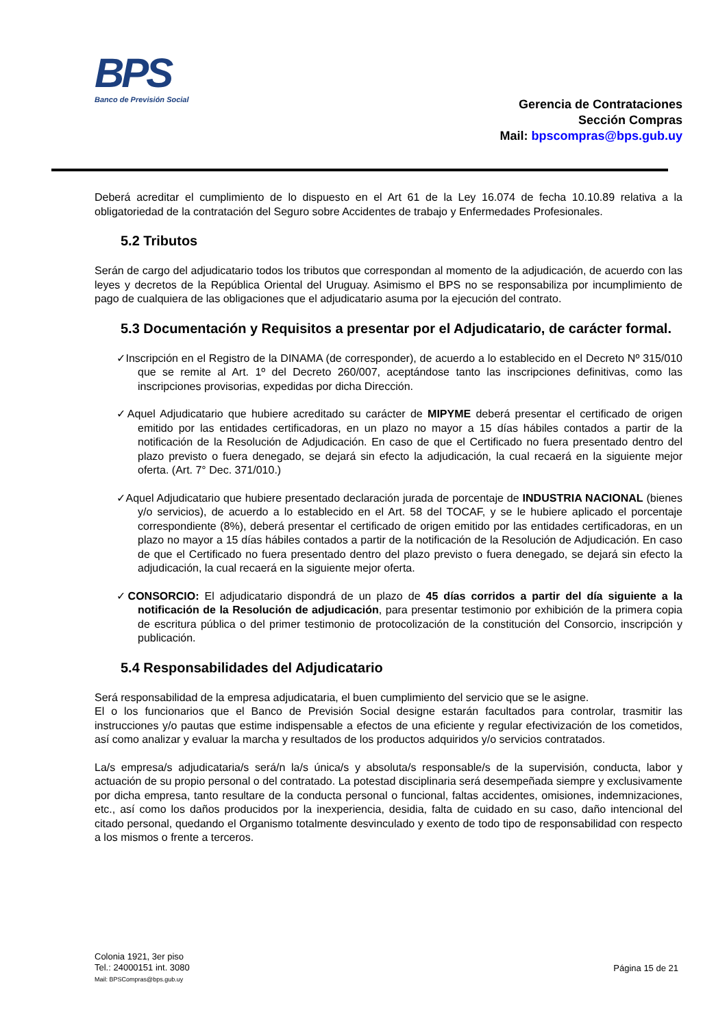BPS
Banco de Previsión Social
Gerencia de Contrataciones
Sección Compras
Mail: bpscompras@bps.gub.uy
Deberá acreditar el cumplimiento de lo dispuesto en el Art 61 de la Ley 16.074 de fecha 10.10.89 relativa a la obligatoriedad de la contratación del Seguro sobre Accidentes de trabajo y Enfermedades Profesionales.
5.2 Tributos
Serán de cargo del adjudicatario todos los tributos que correspondan al momento de la adjudicación, de acuerdo con las leyes y decretos de la República Oriental del Uruguay. Asimismo el BPS no se responsabiliza por incumplimiento de pago de cualquiera de las obligaciones que el adjudicatario asuma por la ejecución del contrato.
5.3 Documentación y Requisitos a presentar por el Adjudicatario, de carácter formal.
✓Inscripción en el Registro de la DINAMA (de corresponder), de acuerdo a lo establecido en el Decreto Nº 315/010 que se remite al Art. 1º del Decreto 260/007, aceptándose tanto las inscripciones definitivas, como las inscripciones provisorias, expedidas por dicha Dirección.
✓Aquel Adjudicatario que hubiere acreditado su carácter de MIPYME deberá presentar el certificado de origen emitido por las entidades certificadoras, en un plazo no mayor a 15 días hábiles contados a partir de la notificación de la Resolución de Adjudicación. En caso de que el Certificado no fuera presentado dentro del plazo previsto o fuera denegado, se dejará sin efecto la adjudicación, la cual recaerá en la siguiente mejor oferta. (Art. 7° Dec. 371/010.)
✓Aquel Adjudicatario que hubiere presentado declaración jurada de porcentaje de INDUSTRIA NACIONAL (bienes y/o servicios), de acuerdo a lo establecido en el Art. 58 del TOCAF, y se le hubiere aplicado el porcentaje correspondiente (8%), deberá presentar el certificado de origen emitido por las entidades certificadoras, en un plazo no mayor a 15 días hábiles contados a partir de la notificación de la Resolución de Adjudicación. En caso de que el Certificado no fuera presentado dentro del plazo previsto o fuera denegado, se dejará sin efecto la adjudicación, la cual recaerá en la siguiente mejor oferta.
✓CONSORCIO: El adjudicatario dispondrá de un plazo de 45 días corridos a partir del día siguiente a la notificación de la Resolución de adjudicación, para presentar testimonio por exhibición de la primera copia de escritura pública o del primer testimonio de protocolización de la constitución del Consorcio, inscripción y publicación.
5.4 Responsabilidades del Adjudicatario
Será responsabilidad de la empresa adjudicataria, el buen cumplimiento del servicio que se le asigne.
El o los funcionarios que el Banco de Previsión Social designe estarán facultados para controlar, trasmitir las instrucciones y/o pautas que estime indispensable a efectos de una eficiente y regular efectivización de los cometidos, así como analizar y evaluar la marcha y resultados de los productos adquiridos y/o servicios contratados.
La/s empresa/s adjudicataria/s será/n la/s única/s y absoluta/s responsable/s de la supervisión, conducta, labor y actuación de su propio personal o del contratado. La potestad disciplinaria será desempeñada siempre y exclusivamente por dicha empresa, tanto resultare de la conducta personal o funcional, faltas accidentes, omisiones, indemnizaciones, etc., así como los daños producidos por la inexperiencia, desidia, falta de cuidado en su caso, daño intencional del citado personal, quedando el Organismo totalmente desvinculado y exento de todo tipo de responsabilidad con respecto a los mismos o frente a terceros.
Colonia 1921, 3er piso
Tel.: 24000151 int. 3080
Mail: BPSCompras@bps.gub.uy
Página 15 de 21